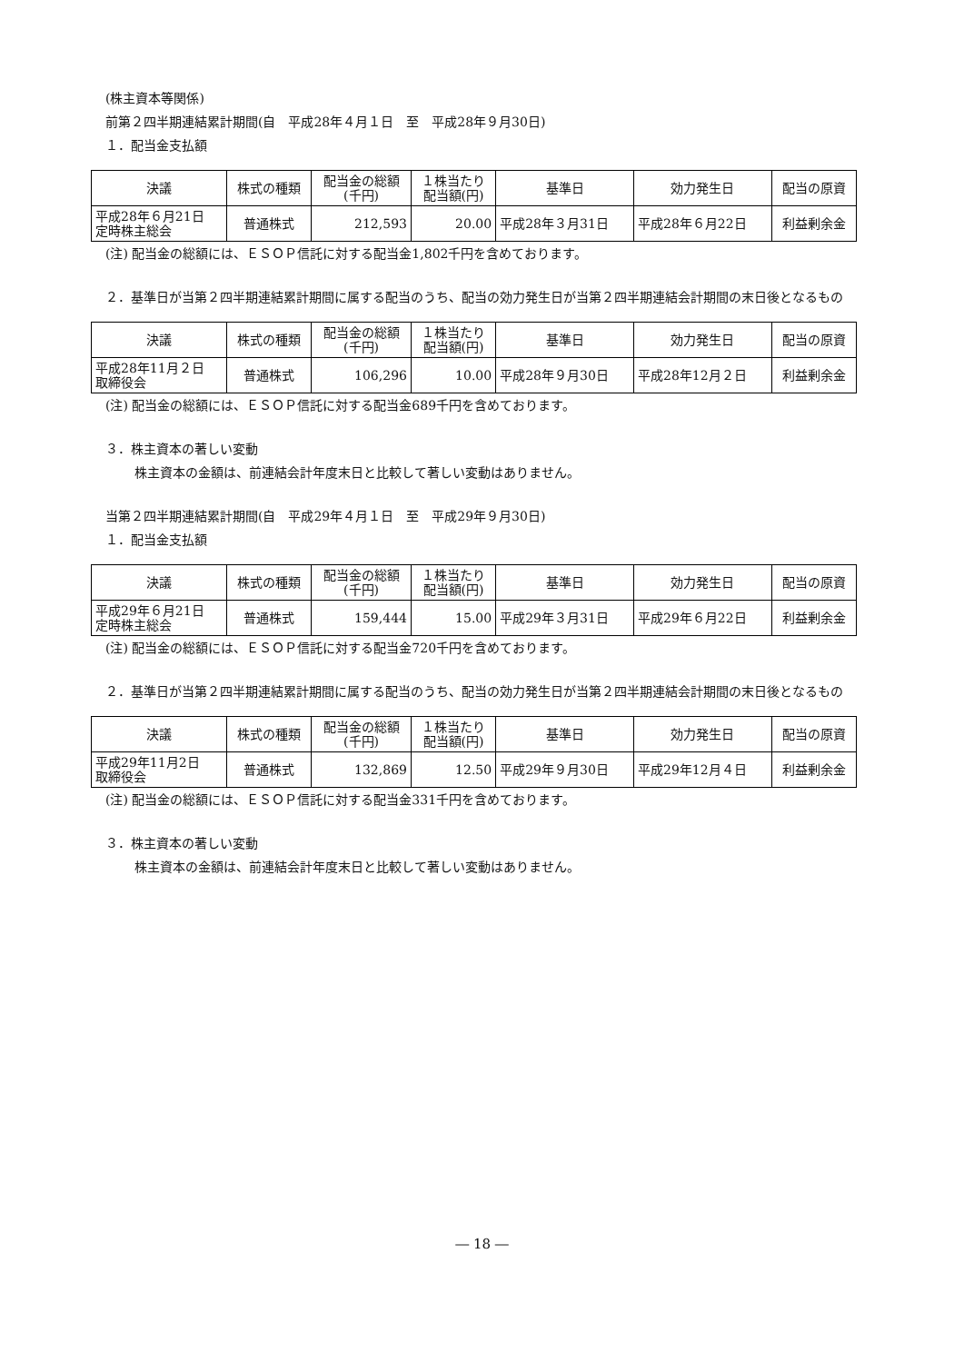(株主資本等関係)
前第２四半期連結累計期間(自　平成28年４月１日　至　平成28年９月30日)
１．配当金支払額
| 決議 | 株式の種類 | 配当金の総額 (千円) | １株当たり 配当額(円) | 基準日 | 効力発生日 | 配当の原資 |
| --- | --- | --- | --- | --- | --- | --- |
| 平成28年６月21日 定時株主総会 | 普通株式 | 212,593 | 20.00 | 平成28年３月31日 | 平成28年６月22日 | 利益剰余金 |
(注) 配当金の総額には、ＥＳＯＰ信託に対する配当金1,802千円を含めております。
２．基準日が当第２四半期連結累計期間に属する配当のうち、配当の効力発生日が当第２四半期連結会計期間の末日後となるもの
| 決議 | 株式の種類 | 配当金の総額 (千円) | １株当たり 配当額(円) | 基準日 | 効力発生日 | 配当の原資 |
| --- | --- | --- | --- | --- | --- | --- |
| 平成28年11月２日 取締役会 | 普通株式 | 106,296 | 10.00 | 平成28年９月30日 | 平成28年12月２日 | 利益剰余金 |
(注) 配当金の総額には、ＥＳＯＰ信託に対する配当金689千円を含めております。
３．株主資本の著しい変動
株主資本の金額は、前連結会計年度末日と比較して著しい変動はありません。
当第２四半期連結累計期間(自　平成29年４月１日　至　平成29年９月30日)
１．配当金支払額
| 決議 | 株式の種類 | 配当金の総額 (千円) | １株当たり 配当額(円) | 基準日 | 効力発生日 | 配当の原資 |
| --- | --- | --- | --- | --- | --- | --- |
| 平成29年６月21日 定時株主総会 | 普通株式 | 159,444 | 15.00 | 平成29年３月31日 | 平成29年６月22日 | 利益剰余金 |
(注) 配当金の総額には、ＥＳＯＰ信託に対する配当金720千円を含めております。
２．基準日が当第２四半期連結累計期間に属する配当のうち、配当の効力発生日が当第２四半期連結会計期間の末日後となるもの
| 決議 | 株式の種類 | 配当金の総額 (千円) | １株当たり 配当額(円) | 基準日 | 効力発生日 | 配当の原資 |
| --- | --- | --- | --- | --- | --- | --- |
| 平成29年11月2日 取締役会 | 普通株式 | 132,869 | 12.50 | 平成29年９月30日 | 平成29年12月４日 | 利益剰余金 |
(注) 配当金の総額には、ＥＳＯＰ信託に対する配当金331千円を含めております。
３．株主資本の著しい変動
株主資本の金額は、前連結会計年度末日と比較して著しい変動はありません。
― 18 ―